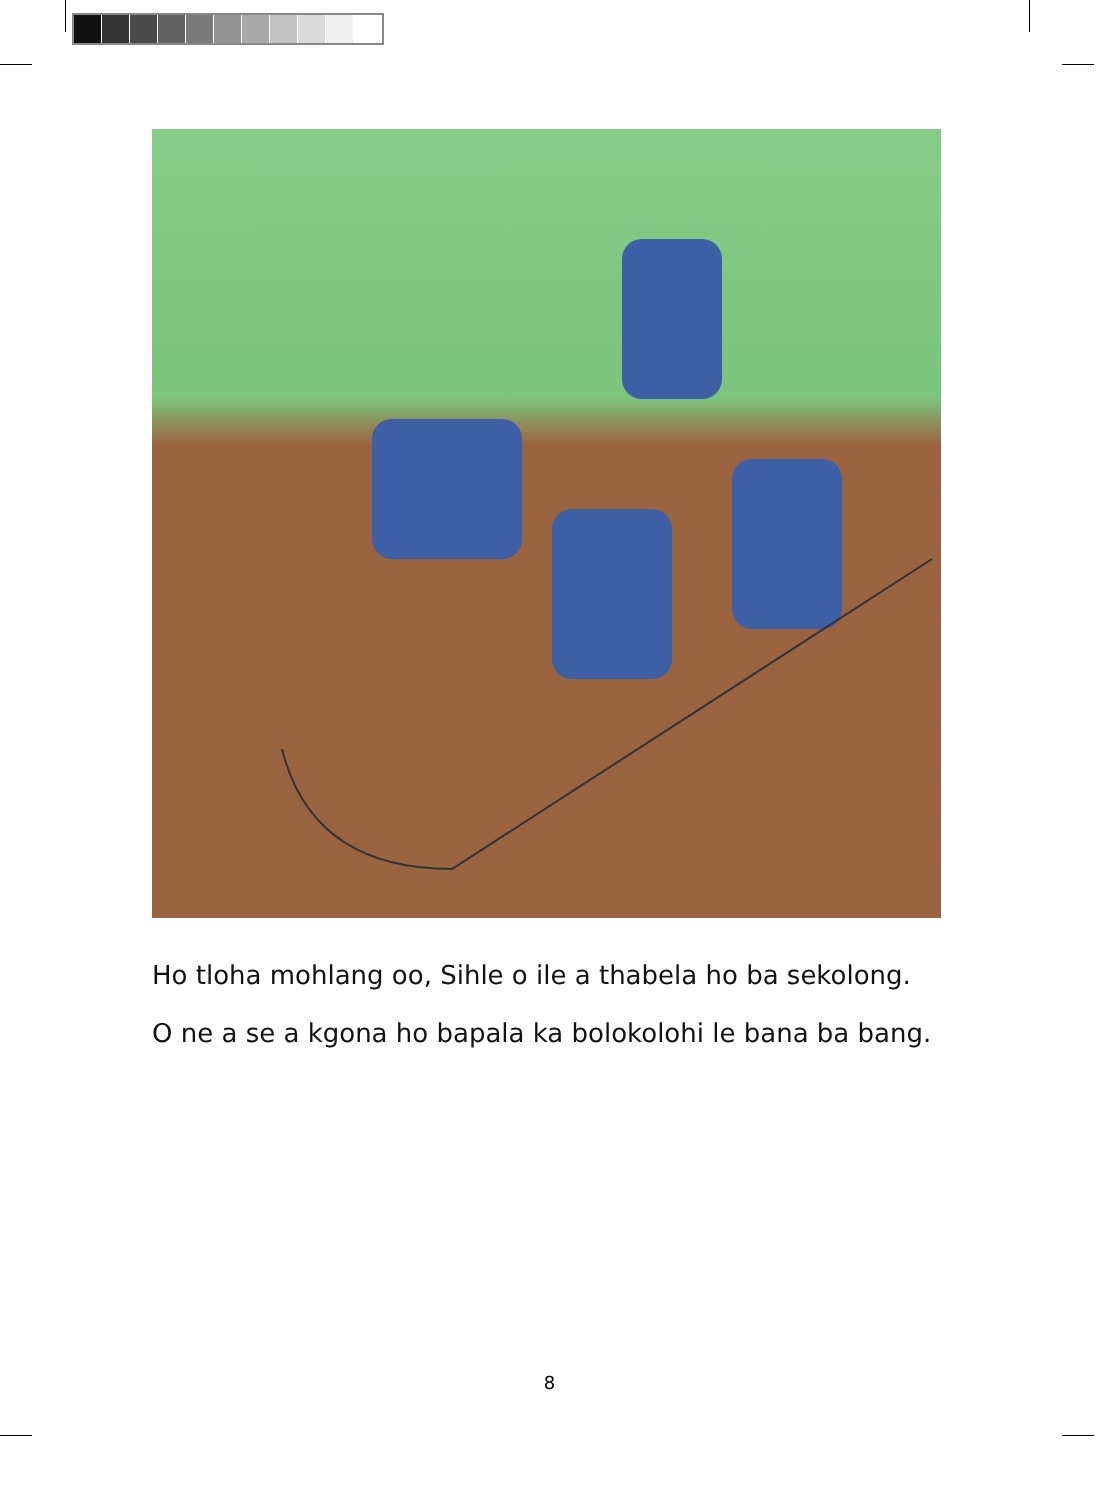Ho tloha mohlang oo, Sihle o ile a thabela ho ba sekolong.
O ne a se a kgona ho bapala ka bolokolohi le bana ba bang.
8